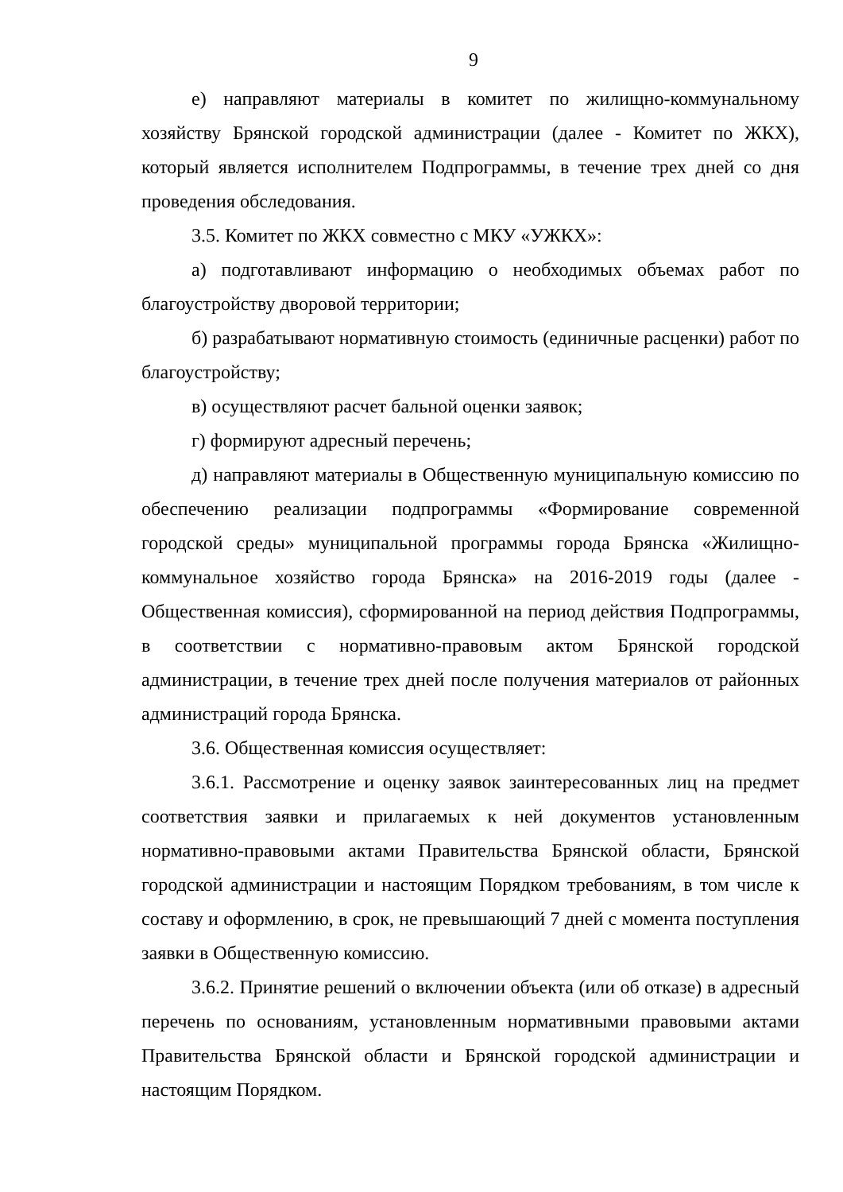9
е) направляют материалы в комитет по жилищно-коммунальному хозяйству Брянской городской администрации (далее - Комитет по ЖКХ), который является исполнителем Подпрограммы, в течение трех дней со дня проведения обследования.
3.5. Комитет по ЖКХ совместно с МКУ «УЖКХ»:
а) подготавливают информацию о необходимых объемах работ по благоустройству дворовой территории;
б) разрабатывают нормативную стоимость (единичные расценки) работ по благоустройству;
в) осуществляют расчет бальной оценки заявок;
г) формируют адресный перечень;
д) направляют материалы в Общественную муниципальную комиссию по обеспечению реализации подпрограммы «Формирование современной городской среды» муниципальной программы города Брянска «Жилищно-коммунальное хозяйство города Брянска» на 2016-2019 годы (далее - Общественная комиссия), сформированной на период действия Подпрограммы, в соответствии с нормативно-правовым актом Брянской городской администрации, в течение трех дней после получения материалов от районных администраций города Брянска.
3.6. Общественная комиссия осуществляет:
3.6.1. Рассмотрение и оценку заявок заинтересованных лиц на предмет соответствия заявки и прилагаемых к ней документов установленным нормативно-правовыми актами Правительства Брянской области, Брянской городской администрации и настоящим Порядком требованиям, в том числе к составу и оформлению, в срок, не превышающий 7 дней с момента поступления заявки в Общественную комиссию.
3.6.2. Принятие решений о включении объекта (или об отказе) в адресный перечень по основаниям, установленным нормативными правовыми актами Правительства Брянской области и Брянской городской администрации и настоящим Порядком.